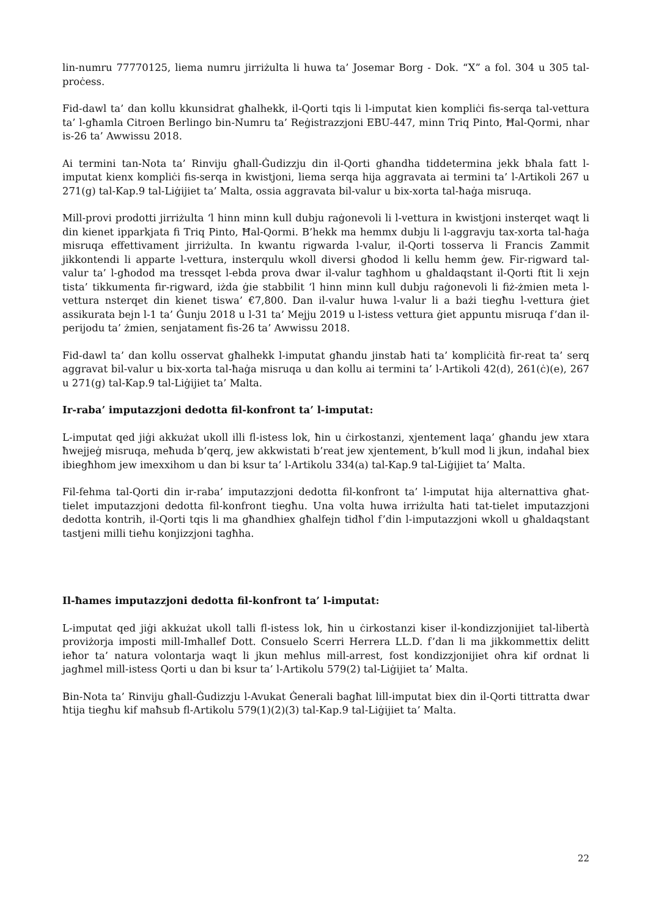lin-numru 77770125, liema numru jirriżulta li huwa ta’ Josemar Borg - Dok. “X” a fol. 304 u 305 tal-proċess.
Fid-dawl ta’ dan kollu kkunsidrat għalhekk, il-Qorti tqis li l-imputat kien kompliċi fis-serqa tal-vettura ta’ l-għamla Citroen Berlingo bin-Numru ta’ Reġistrazzjoni EBU-447, minn Triq Pinto, Ħal-Qormi, nhar is-26 ta’ Awwissu 2018.
Ai termini tan-Nota ta’ Rinviju għall-Ġudizzju din il-Qorti għandha tiddetermina jekk bħala fatt l-imputat kienx kompliċi fis-serqa in kwistjoni, liema serqa hija aggravata ai termini ta’ l-Artikoli 267 u 271(g) tal-Kap.9 tal-Liġijiet ta’ Malta, ossia aggravata bil-valur u bix-xorta tal-ħaġa misruqa.
Mill-provi prodotti jirriżulta ‘l hinn minn kull dubju raġonevoli li l-vettura in kwistjoni insterqet waqt li din kienet ipparkjata fi Triq Pinto, Ħal-Qormi. B’hekk ma hemmx dubju li l-aggravju tax-xorta tal-ħaġa misruqa effettivament jirriżulta. In kwantu rigwarda l-valur, il-Qorti tosserva li Francis Zammit jikkontendi li apparte l-vettura, insterqulu wkoll diversi għodod li kellu hemm ġew. Fir-rigward tal-valur ta’ l-għodod ma tressqet l-ebda prova dwar il-valur tagħhom u għaldaqstant il-Qorti ftit li xejn tista’ tikkumenta fir-rigward, iżda ġie stabbilit ‘l hinn minn kull dubju raġonevoli li fiż-żmien meta l-vettura nsterqet din kienet tiswa’ €7,800. Dan il-valur huwa l-valur li a bażi tiegħu l-vettura ġiet assikurata bejn l-1 ta’ Ġunju 2018 u l-31 ta’ Mejju 2019 u l-istess vettura ġiet appuntu misruqa f’dan il-perijodu ta’ żmien, senjatament fis-26 ta’ Awwissu 2018.
Fid-dawl ta’ dan kollu osservat għalhekk l-imputat għandu jinstab ħati ta’ kompliċità fir-reat ta’ serq aggravat bil-valur u bix-xorta tal-ħaġa misruqa u dan kollu ai termini ta’ l-Artikoli 42(d), 261(ċ)(e), 267 u 271(g) tal-Kap.9 tal-Liġijiet ta’ Malta.
Ir-raba’ imputazzjoni dedotta fil-konfront ta’ l-imputat:
L-imputat qed jiġi akkużat ukoll illi fl-istess lok, ħin u ċirkostanzi, xjentement laqa’ għandu jew xtara ħwejjeġ misruqa, meħuda b’qerq, jew akkwistati b’reat jew xjentement, b’kull mod li jkun, indaħal biex ibiegħhom jew imexxihom u dan bi ksur ta’ l-Artikolu 334(a) tal-Kap.9 tal-Liġijiet ta’ Malta.
Fil-fehma tal-Qorti din ir-raba’ imputazzjoni dedotta fil-konfront ta’ l-imputat hija alternattiva għat-tielet imputazzjoni dedotta fil-konfront tiegħu. Una volta huwa irriżulta ħati tat-tielet imputazzjoni dedotta kontrih, il-Qorti tqis li ma għandhiex għalfejn tidħol f’din l-imputazzjoni wkoll u għaldaqstant tastjeni milli tieħu konjizzjoni tagħha.
Il-ħames imputazzjoni dedotta fil-konfront ta’ l-imputat:
L-imputat qed jiġi akkużat ukoll talli fl-istess lok, ħin u ċirkostanzi kiser il-kondizzjonijiet tal-libertà proviżorja imposti mill-Imħallef Dott. Consuelo Scerri Herrera LL.D. f’dan li ma jikkommettix delitt ieħor ta’ natura volontarja waqt li jkun meħlus mill-arrest, fost kondizzjonijiet oħra kif ordnat li jagħmel mill-istess Qorti u dan bi ksur ta’ l-Artikolu 579(2) tal-Liġijiet ta’ Malta.
Bin-Nota ta’ Rinviju għall-Ġudizzju l-Avukat Ġenerali bagħat lill-imputat biex din il-Qorti tittratta dwar ħtija tiegħu kif maħsub fl-Artikolu 579(1)(2)(3) tal-Kap.9 tal-Liġijiet ta’ Malta.
22